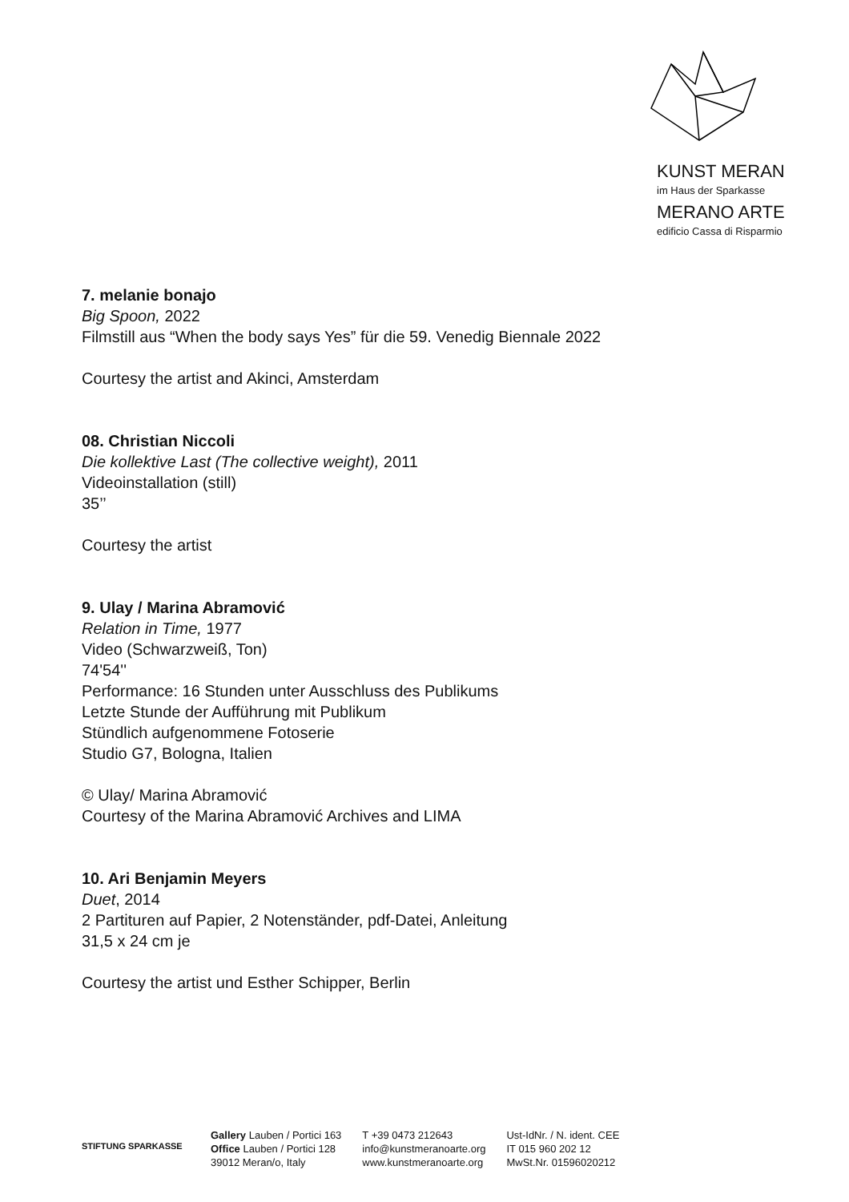KUNST MERAN
im Haus der Sparkasse
MERANO ARTE
edificio Cassa di Risparmio
7. melanie bonajo
Big Spoon, 2022
Filmstill aus “When the body says Yes” für die 59. Venedig Biennale 2022
Courtesy the artist and Akinci, Amsterdam
08. Christian Niccoli
Die kollektive Last (The collective weight), 2011
Videoinstallation (still)
35’’
Courtesy the artist
9. Ulay / Marina Abramović
Relation in Time, 1977
Video (Schwarzweiß, Ton)
74'54''
Performance: 16 Stunden unter Ausschluss des Publikums
Letzte Stunde der Aufführung mit Publikum
Stündlich aufgenommene Fotoserie
Studio G7, Bologna, Italien
© Ulay/ Marina Abramović
Courtesy of the Marina Abramović Archives and LIMA
10. Ari Benjamin Meyers
Duet, 2014
2 Partituren auf Papier, 2 Notenständer, pdf-Datei, Anleitung
31,5 x 24 cm je
Courtesy the artist und Esther Schipper, Berlin
STIFTUNG SPARKASSE
Gallery Lauben / Portici 163
Office Lauben / Portici 128
39012 Meran/o, Italy
T +39 0473 212643
info@kunstmeranoarte.org
www.kunstmeranoarte.org
Ust-IdNr. / N. ident. CEE
IT 015 960 202 12
MwSt.Nr. 01596020212